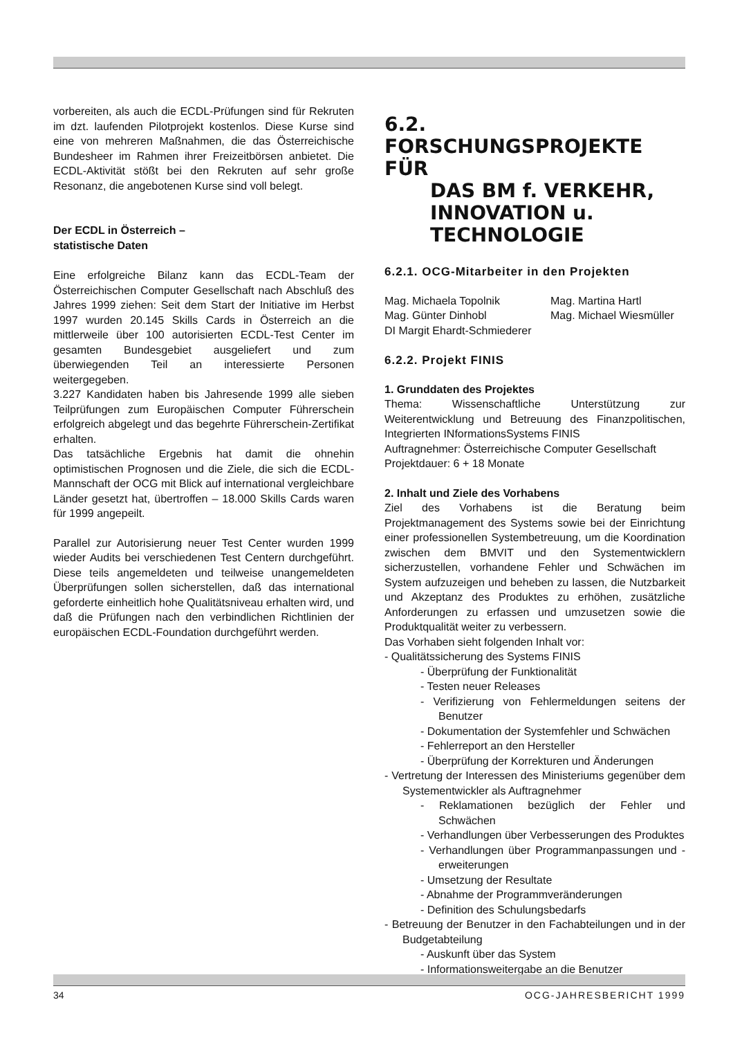vorbereiten, als auch die ECDL-Prüfungen sind für Rekruten im dzt. laufenden Pilotprojekt kostenlos. Diese Kurse sind eine von mehreren Maßnahmen, die das Österreichische Bundesheer im Rahmen ihrer Freizeitbörsen anbietet. Die ECDL-Aktivität stößt bei den Rekruten auf sehr große Resonanz, die angebotenen Kurse sind voll belegt.
Der ECDL in Österreich –
statistische Daten
Eine erfolgreiche Bilanz kann das ECDL-Team der Österreichischen Computer Gesellschaft nach Abschluß des Jahres 1999 ziehen: Seit dem Start der Initiative im Herbst 1997 wurden 20.145 Skills Cards in Österreich an die mittlerweile über 100 autorisierten ECDL-Test Center im gesamten Bundesgebiet ausgeliefert und zum überwiegenden Teil an interessierte Personen weitergegeben.
3.227 Kandidaten haben bis Jahresende 1999 alle sieben Teilprüfungen zum Europäischen Computer Führerschein erfolgreich abgelegt und das begehrte Führerschein-Zertifikat erhalten.
Das tatsächliche Ergebnis hat damit die ohnehin optimistischen Prognosen und die Ziele, die sich die ECDL-Mannschaft der OCG mit Blick auf international vergleichbare Länder gesetzt hat, übertroffen – 18.000 Skills Cards waren für 1999 angepeilt.
Parallel zur Autorisierung neuer Test Center wurden 1999 wieder Audits bei verschiedenen Test Centern durchgeführt. Diese teils angemeldeten und teilweise unangemeldeten Überprüfungen sollen sicherstellen, daß das international geforderte einheitlich hohe Qualitätsniveau erhalten wird, und daß die Prüfungen nach den verbindlichen Richtlinien der europäischen ECDL-Foundation durchgeführt werden.
6.2. FORSCHUNGSPROJEKTE FÜR
DAS BM f. VERKEHR,
INNOVATION u. TECHNOLOGIE
6.2.1. OCG-Mitarbeiter in den Projekten
Mag. Michaela Topolnik
Mag. Martina Hartl
Mag. Günter Dinhobl
Mag. Michael Wiesmüller
DI Margit Ehardt-Schmiederer
6.2.2. Projekt FINIS
1. Grunddaten des Projektes
Thema: Wissenschaftliche Unterstützung zur Weiterentwicklung und Betreuung des Finanzpolitischen, Integrierten INformationsSystems FINIS
Auftragnehmer: Österreichische Computer Gesellschaft
Projektdauer: 6 + 18 Monate
2. Inhalt und Ziele des Vorhabens
Ziel des Vorhabens ist die Beratung beim Projektmanagement des Systems sowie bei der Einrichtung einer professionellen Systembetreuung, um die Koordination zwischen dem BMVIT und den Systementwicklern sicherzustellen, vorhandene Fehler und Schwächen im System aufzuzeigen und beheben zu lassen, die Nutzbarkeit und Akzeptanz des Produktes zu erhöhen, zusätzliche Anforderungen zu erfassen und umzusetzen sowie die Produktqualität weiter zu verbessern.
Das Vorhaben sieht folgenden Inhalt vor:
- Qualitätssicherung des Systems FINIS
- Überprüfung der Funktionalität
- Testen neuer Releases
- Verifizierung von Fehlermeldungen seitens der Benutzer
- Dokumentation der Systemfehler und Schwächen
- Fehlerreport an den Hersteller
- Überprüfung der Korrekturen und Änderungen
- Vertretung der Interessen des Ministeriums gegenüber dem Systementwickler als Auftragnehmer
- Reklamationen bezüglich der Fehler und Schwächen
- Verhandlungen über Verbesserungen des Produktes
- Verhandlungen über Programmanpassungen und -erweiterungen
- Umsetzung der Resultate
- Abnahme der Programmveränderungen
- Definition des Schulungsbedarfs
- Betreuung der Benutzer in den Fachabteilungen und in der Budgetabteilung
- Auskunft über das System
- Informationsweitergabe an die Benutzer
34 OCG-JAHRESBERICHT 1999